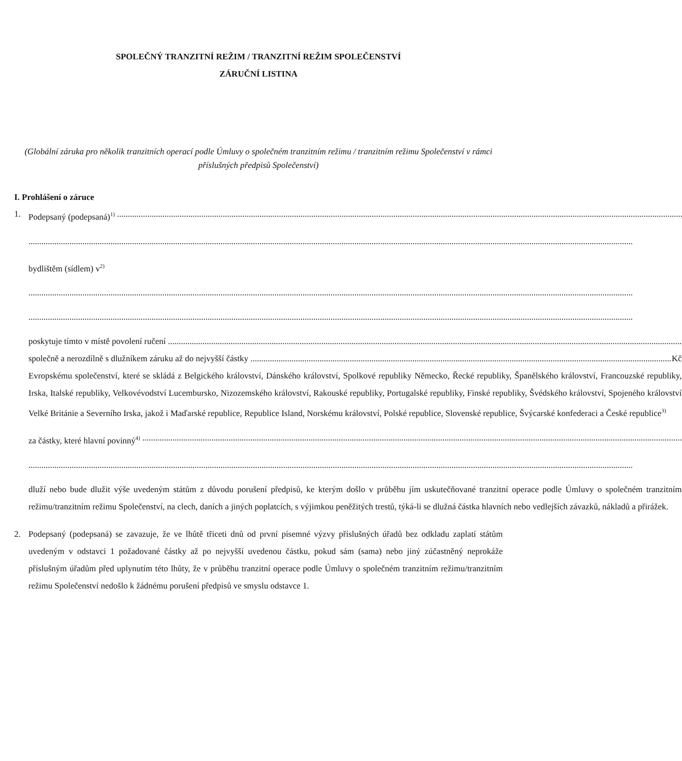SPOLEČNÝ TRANZITNÍ REŽIM / TRANZITNÍ REŽIM SPOLEČENSTVÍ
ZÁRUČNÍ LISTINA
(Globální záruka pro několik tranzitních operací podle Úmluvy o společném tranzitním režimu / tranzitním režimu Společenství v rámci příslušných předpisů Společenství)
I. Prohlášení o záruce
1. Podepsaný (podepsaná)<sup>1)</sup>
bydlištěm (sídlem) v<sup>2)</sup>
poskytuje tímto v místě povolení ručení
společně a nerozdílně s dlužníkem záruku až do nejvyšší částky Kč
Evropskému společenství, které se skládá z Belgického království, Dánského království, Spolkové republiky Německo, Řecké republiky, Španělského království, Francouzské republiky, Irska, Italské republiky, Velkovévodství Lucembursko, Nizozemského království, Rakouské republiky, Portugalské republiky, Finské republiky, Švédského království, Spojeného království Velké Británie a Severního Irska, jakož i Maďarské republice, Republice Island, Norskému království, Polské republice, Slovenské republice, Švýcarské konfederaci a České republice<sup>3)</sup>
za částky, které hlavní povinný<sup>4)</sup>
dluží nebo bude dlužit výše uvedeným státům z důvodu porušení předpisů, ke kterým došlo v průběhu jím uskutečňované tranzitní operace podle Úmluvy o společném tranzitním režimu/tranzitním režimu Společenství, na clech, daních a jiných poplatcích, s výjimkou peněžitých trestů, týká-li se dlužná částka hlavních nebo vedlejších závazků, nákladů a přirážek.
2. Podepsaný (podepsaná) se zavazuje, že ve lhůtě třiceti dnů od první písemné výzvy příslušných úřadů bez odkladu zaplatí státům uvedeným v odstavci 1 požadované částky až po nejvyšší uvedenou částku, pokud sám (sama) nebo jiný zúčastněný neprokáže příslušným úřadům před uplynutím této lhůty, že v průběhu tranzitní operace podle Úmluvy o společném tranzitním režimu/tranzitním režimu Společenství nedošlo k žádnému porušení předpisů ve smyslu odstavce 1.